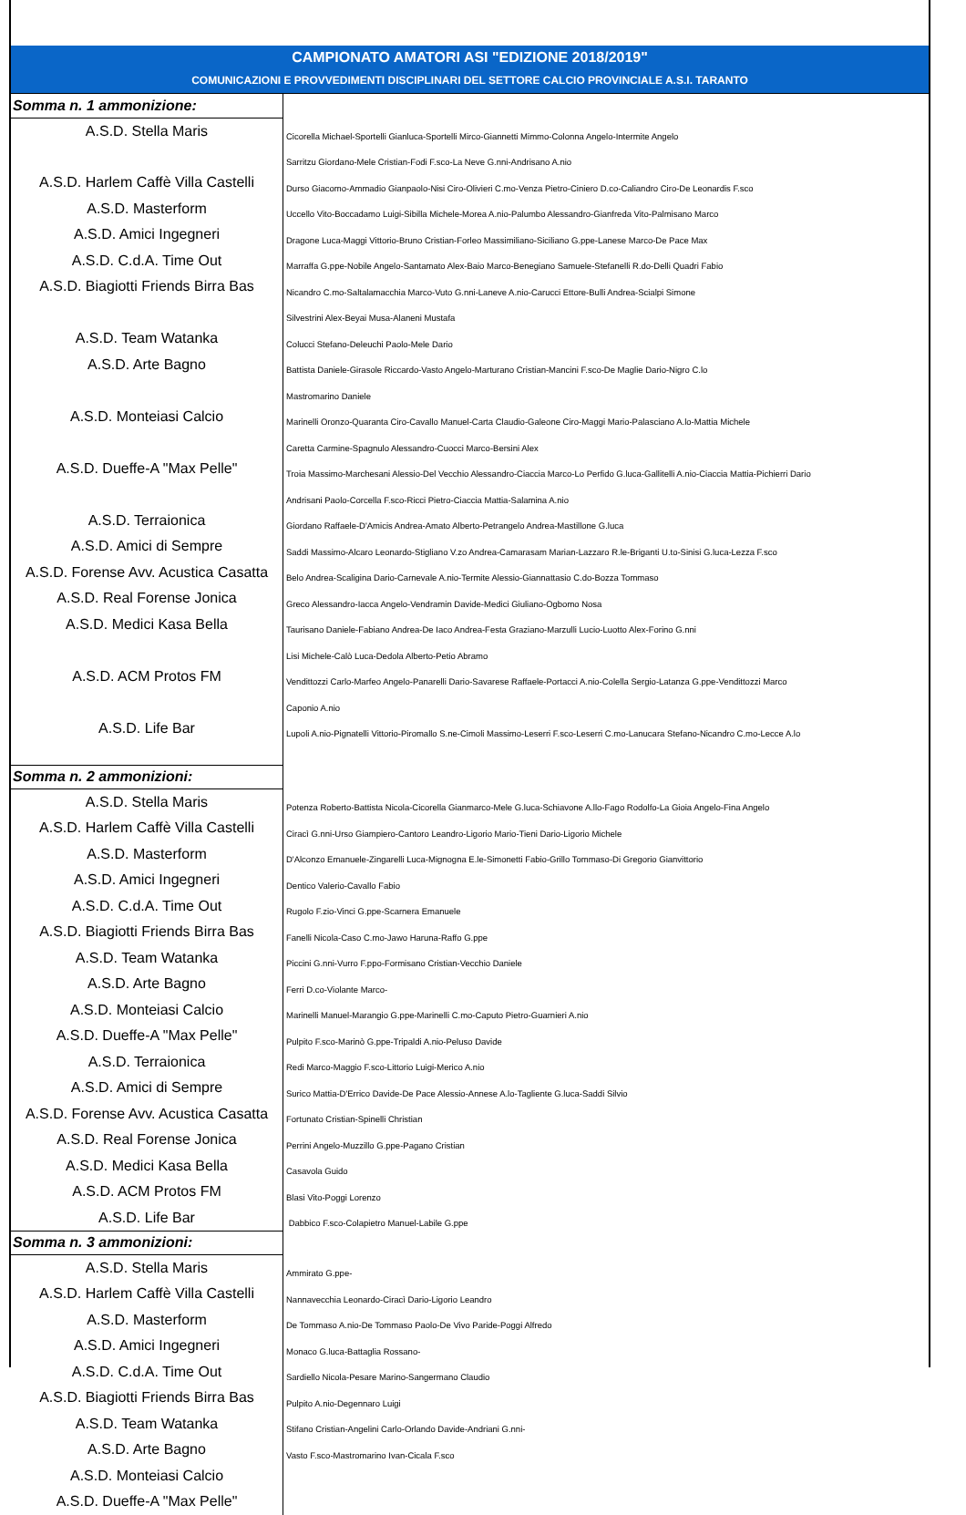CAMPIONATO AMATORI ASI "EDIZIONE 2018/2019"
COMUNICAZIONI E PROVVEDIMENTI DISCIPLINARI DEL SETTORE CALCIO PROVINCIALE A.S.I. TARANTO
| Somma n. 1 ammonizione: | |
| A.S.D. Stella Maris | Cicorella Michael-Sportelli Gianluca-Sportelli Mirco-Giannetti Mimmo-Colonna Angelo-Intermite Angelo |
| | Sarritzu Giordano-Mele Cristian-Fodi F.sco-La Neve G.nni-Andrisano A.nio |
| A.S.D. Harlem Caffè Villa Castelli | Durso Giacomo-Ammadio Gianpaolo-Nisi Ciro-Olivieri C.mo-Venza Pietro-Ciniero D.co-Caliandro Ciro-De Leonardis F.sco |
| A.S.D. Masterform | Uccello Vito-Boccadamo Luigi-Sibilla Michele-Morea A.nio-Palumbo Alessandro-Gianfreda Vito-Palmisano Marco |
| A.S.D. Amici Ingegneri | Dragone Luca-Maggi Vittorio-Bruno Cristian-Forleo Massimiliano-Siciliano G.ppe-Lanese Marco-De Pace Max |
| A.S.D. C.d.A. Time Out | Marraffa G.ppe-Nobile Angelo-Santamato Alex-Baio Marco-Benegiano Samuele-Stefanelli R.do-Delli Quadri Fabio |
| A.S.D. Biagiotti Friends Birra Bas | Nicandro C.mo-Saltalamacchia Marco-Vuto G.nni-Laneve A.nio-Carucci Ettore-Bulli Andrea-Scialpi Simone |
| | Silvestrini Alex-Beyai Musa-Alaneni Mustafa |
| A.S.D. Team Watanka | Colucci Stefano-Deleuchi Paolo-Mele Dario |
| A.S.D. Arte Bagno | Battista Daniele-Girasole Riccardo-Vasto Angelo-Marturano Cristian-Mancini F.sco-De Maglie Dario-Nigro C.lo |
| | Mastromarino Daniele |
| A.S.D. Monteiasi Calcio | Marinelli Oronzo-Quaranta Ciro-Cavallo Manuel-Carta Claudio-Galeone Ciro-Maggi Mario-Palasciano A.lo-Mattia Michele |
| | Caretta Carmine-Spagnulo Alessandro-Cuocci Marco-Bersini Alex |
| A.S.D. Dueffe-A "Max Pelle" | Troia Massimo-Marchesani Alessio-Del Vecchio Alessandro-Ciaccia Marco-Lo Perfido G.luca-Gallitelli A.nio-Ciaccia Mattia-Pichierri Dario |
| | Andrisani Paolo-Corcella F.sco-Ricci Pietro-Ciaccia Mattia-Salamina A.nio |
| A.S.D. Terraionica | Giordano Raffaele-D'Amicis Andrea-Amato Alberto-Petrangelo Andrea-Mastillone G.luca |
| A.S.D. Amici di Sempre | Saddi Massimo-Alcaro Leonardo-Stigliano V.zo Andrea-Camarasam Marian-Lazzaro R.le-Briganti U.to-Sinisi G.luca-Lezza F.sco |
| A.S.D. Forense Avv. Acustica Casatta | Belo Andrea-Scaligina Dario-Carnevale A.nio-Termite Alessio-Giannattasio C.do-Bozza Tommaso |
| A.S.D. Real Forense Jonica | Greco Alessandro-Iacca Angelo-Vendramin Davide-Medici Giuliano-Ogbomo Nosa |
| A.S.D. Medici Kasa Bella | Taurisano Daniele-Fabiano Andrea-De Iaco Andrea-Festa Graziano-Marzulli Lucio-Luotto Alex-Forino G.nni |
| | Lisi Michele-Calò Luca-Dedola Alberto-Petio Abramo |
| A.S.D. ACM Protos FM | Vendittozzi Carlo-Marfeo Angelo-Panarelli Dario-Savarese Raffaele-Portacci A.nio-Colella Sergio-Latanza G.ppe-Vendittozzi Marco |
| | Caponio A.nio |
| A.S.D. Life Bar | Lupoli A.nio-Pignatelli Vittorio-Piromallo S.ne-Cimoli Massimo-Leserri F.sco-Leserri C.mo-Lanucara Stefano-Nicandro C.mo-Lecce A.lo |
| Somma n. 2 ammonizioni: | |
| A.S.D. Stella Maris | Potenza Roberto-Battista Nicola-Cicorella Gianmarco-Mele G.luca-Schiavone A.llo-Fago Rodolfo-La Gioia Angelo-Fina Angelo |
| A.S.D. Harlem Caffè Villa Castelli | Ciracì G.nni-Urso Giampiero-Cantoro Leandro-Ligorio Mario-Tieni Dario-Ligorio Michele |
| A.S.D. Masterform | D'Alconzo Emanuele-Zingarelli Luca-Mignogna E.le-Simonetti Fabio-Grillo Tommaso-Di Gregorio Gianvittorio |
| A.S.D. Amici Ingegneri | Dentico Valerio-Cavallo Fabio |
| A.S.D. C.d.A. Time Out | Rugolo F.zio-Vinci G.ppe-Scarnera Emanuele |
| A.S.D. Biagiotti Friends Birra Bas | Fanelli Nicola-Caso C.mo-Jawo Haruna-Raffo G.ppe |
| A.S.D. Team Watanka | Piccini G.nni-Vurro F.ppo-Formisano Cristian-Vecchio Daniele |
| A.S.D. Arte Bagno | Ferri D.co-Violante Marco- |
| A.S.D. Monteiasi Calcio | Marinelli Manuel-Marangio G.ppe-Marinelli C.mo-Caputo Pietro-Guarnieri A.nio |
| A.S.D. Dueffe-A "Max Pelle" | Pulpito F.sco-Marinò G.ppe-Tripaldi A.nio-Peluso Davide |
| A.S.D. Terraionica | Redi Marco-Maggio F.sco-Littorio Luigi-Merico A.nio |
| A.S.D. Amici di Sempre | Surico Mattia-D'Errico Davide-De Pace Alessio-Annese A.lo-Tagliente G.luca-Saddi Silvio |
| A.S.D. Forense Avv. Acustica Casatta | Fortunato Cristian-Spinelli Christian |
| A.S.D. Real Forense Jonica | Perrini Angelo-Muzzillo G.ppe-Pagano Cristian |
| A.S.D. Medici Kasa Bella | Casavola Guido |
| A.S.D. ACM Protos FM | Blasi Vito-Poggi Lorenzo |
| A.S.D. Life Bar | Dabbico F.sco-Colapietro Manuel-Labile G.ppe |
| Somma n. 3 ammonizioni: | |
| A.S.D. Stella Maris | Ammirato G.ppe- |
| A.S.D. Harlem Caffè Villa Castelli | Nannavecchia Leonardo-Ciracì Dario-Ligorio Leandro |
| A.S.D. Masterform | De Tommaso A.nio-De Tommaso Paolo-De Vivo Paride-Poggi Alfredo |
| A.S.D. Amici Ingegneri | Monaco G.luca-Battaglia Rossano- |
| A.S.D. C.d.A. Time Out | Sardiello Nicola-Pesare Marino-Sangermano Claudio |
| A.S.D. Biagiotti Friends Birra Bas | Pulpito A.nio-Degennaro Luigi |
| A.S.D. Team Watanka | Stifano Cristian-Angelini Carlo-Orlando Davide-Andriani G.nni- |
| A.S.D. Arte Bagno | Vasto F.sco-Mastromarino Ivan-Cicala F.sco |
| A.S.D. Monteiasi Calcio | |
| A.S.D. Dueffe-A "Max Pelle" | |